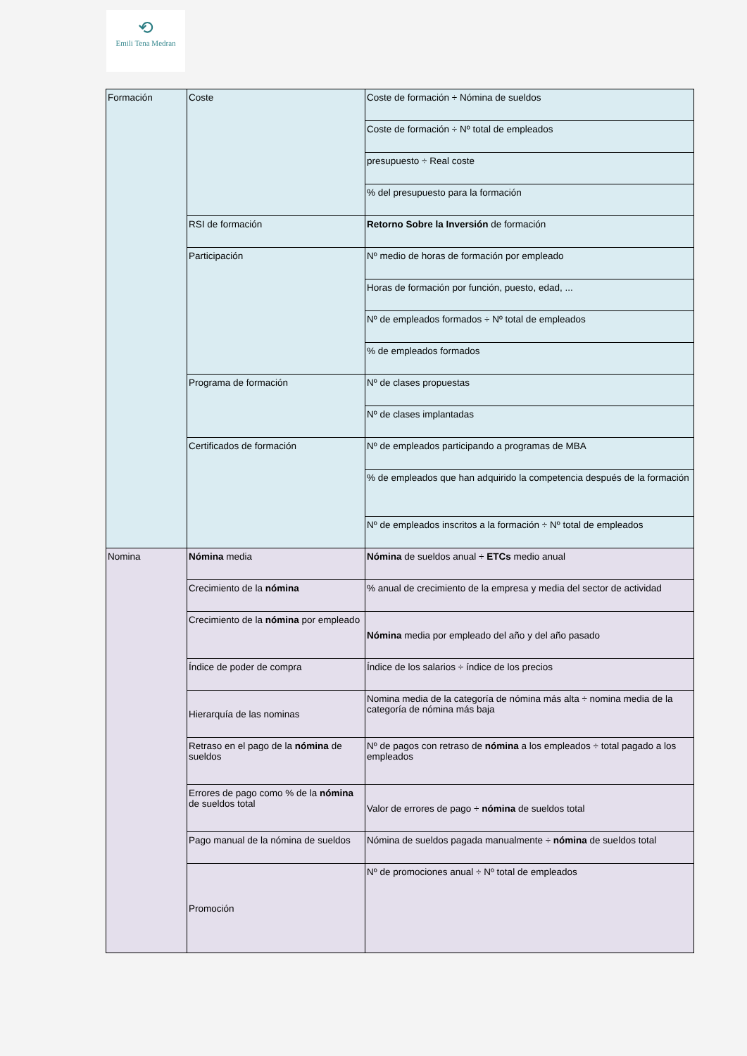⟲
Emili Tena Medran
| Formación | Coste | Coste de formación ÷ Nómina de sueldos |
| | | Coste de formación ÷ Nº total de empleados |
| | | presupuesto ÷ Real coste |
| | | % del presupuesto para la formación |
| | RSI de formación | Retorno Sobre la Inversión de formación |
| | Participación | Nº medio de horas de formación por empleado |
| | | Horas de formación por función, puesto, edad, ... |
| | | Nº de empleados formados ÷ Nº total de empleados |
| | | % de empleados formados |
| | Programa de formación | Nº de clases propuestas |
| | | Nº de clases implantadas |
| | Certificados de formación | Nº de empleados participando a programas de MBA |
| | | % de empleados que han adquirido la competencia después de la formación |
| | | Nº de empleados inscritos a la formación ÷ Nº total de empleados |
| Nomina | Nómina media | Nómina de sueldos anual ÷ ETCs medio anual |
| | Crecimiento de la nómina | % anual de crecimiento de la empresa y media del sector de actividad |
| | Crecimiento de la nómina por empleado | Nómina media por empleado del año y del año pasado |
| | Índice de poder de compra | Índice de los salarios ÷ índice de los precios |
| | Hierarquía de las nominas | Nomina media de la categoría de nómina más alta ÷ nomina media de la categoría de nómina más baja |
| | Retraso en el pago de la nómina de sueldos | Nº de pagos con retraso de nómina a los empleados ÷ total pagado a los empleados |
| | Errores de pago como % de la nómina de sueldos total | Valor de errores de pago ÷ nómina de sueldos total |
| | Pago manual de la nómina de sueldos | Nómina de sueldos pagada manualmente ÷ nómina de sueldos total |
| | Promoción | Nº de promociones anual ÷ Nº total de empleados |